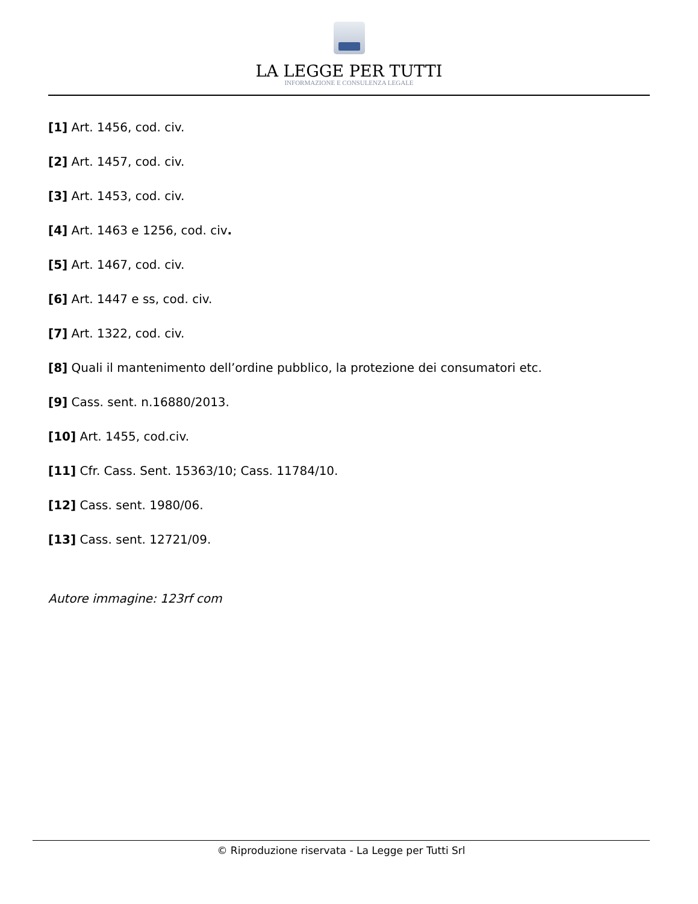LA LEGGE PER TUTTI
INFORMAZIONE E CONSULENZA LEGALE
[1] Art. 1456, cod. civ.
[2] Art. 1457, cod. civ.
[3] Art. 1453, cod. civ.
[4] Art. 1463 e 1256, cod. civ.
[5] Art. 1467, cod. civ.
[6] Art. 1447 e ss, cod. civ.
[7] Art. 1322, cod. civ.
[8] Quali il mantenimento dell’ordine pubblico, la protezione dei consumatori etc.
[9] Cass. sent. n.16880/2013.
[10] Art. 1455, cod.civ.
[11] Cfr. Cass. Sent. 15363/10; Cass. 11784/10.
[12] Cass. sent. 1980/06.
[13] Cass. sent. 12721/09.
Autore immagine: 123rf com
© Riproduzione riservata - La Legge per Tutti Srl